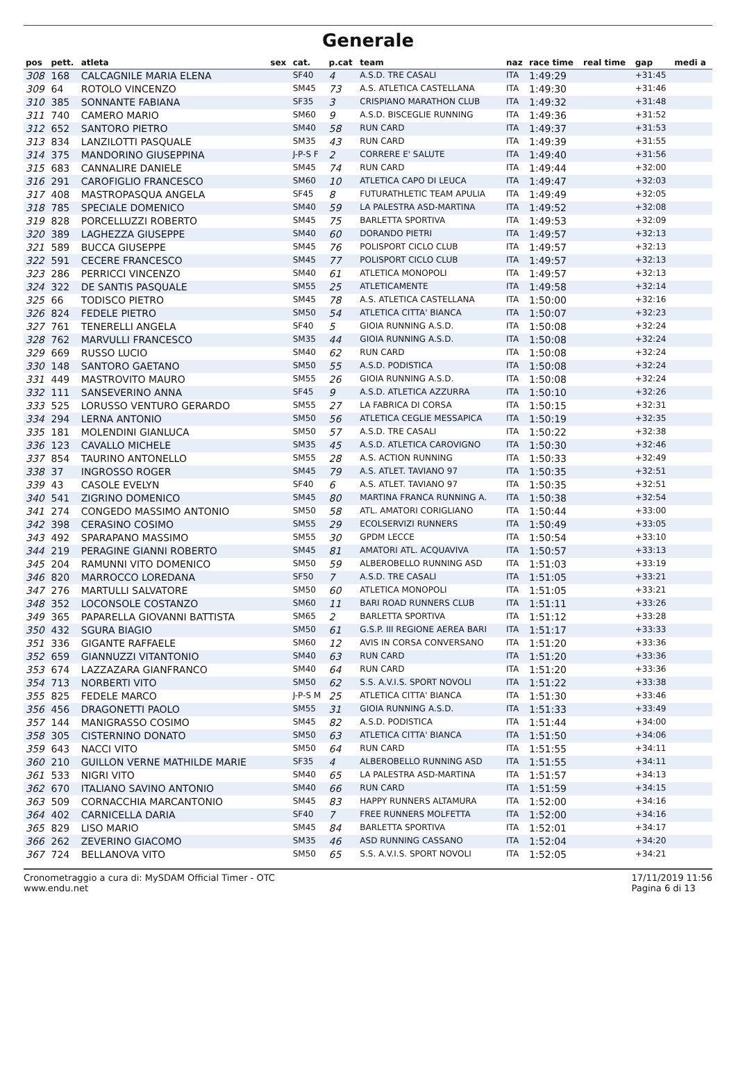Generale
| pos | pett. | atleta | sex | cat. | p.cat | team | naz | race time | real time | gap | medi a |
| --- | --- | --- | --- | --- | --- | --- | --- | --- | --- | --- | --- |
| 308 | 168 | CALCAGNILE MARIA ELENA | | SF40 | 4 | A.S.D. TRE CASALI | ITA | 1:49:29 | | +31:45 | |
| 309 | 64 | ROTOLO VINCENZO | | SM45 | 73 | A.S. ATLETICA CASTELLANA | ITA | 1:49:30 | | +31:46 | |
| 310 | 385 | SONNANTE FABIANA | | SF35 | 3 | CRISPIANO MARATHON CLUB | ITA | 1:49:32 | | +31:48 | |
| 311 | 740 | CAMERO MARIO | | SM60 | 9 | A.S.D. BISCEGLIE RUNNING | ITA | 1:49:36 | | +31:52 | |
| 312 | 652 | SANTORO PIETRO | | SM40 | 58 | RUN CARD | ITA | 1:49:37 | | +31:53 | |
| 313 | 834 | LANZILOTTI PASQUALE | | SM35 | 43 | RUN CARD | ITA | 1:49:39 | | +31:55 | |
| 314 | 375 | MANDORINO GIUSEPPINA | | J-P-S F | 2 | CORRERE E' SALUTE | ITA | 1:49:40 | | +31:56 | |
| 315 | 683 | CANNALIRE DANIELE | | SM45 | 74 | RUN CARD | ITA | 1:49:44 | | +32:00 | |
| 316 | 291 | CAROFIGLIO FRANCESCO | | SM60 | 10 | ATLETICA CAPO DI LEUCA | ITA | 1:49:47 | | +32:03 | |
| 317 | 408 | MASTROPASQUA ANGELA | | SF45 | 8 | FUTURATHLETIC TEAM APULIA | ITA | 1:49:49 | | +32:05 | |
| 318 | 785 | SPECIALE DOMENICO | | SM40 | 59 | LA PALESTRA ASD-MARTINA | ITA | 1:49:52 | | +32:08 | |
| 319 | 828 | PORCELLUZZI ROBERTO | | SM45 | 75 | BARLETTA SPORTIVA | ITA | 1:49:53 | | +32:09 | |
| 320 | 389 | LAGHEZZA GIUSEPPE | | SM40 | 60 | DORANDO PIETRI | ITA | 1:49:57 | | +32:13 | |
| 321 | 589 | BUCCA GIUSEPPE | | SM45 | 76 | POLISPORT CICLO CLUB | ITA | 1:49:57 | | +32:13 | |
| 322 | 591 | CECERE FRANCESCO | | SM45 | 77 | POLISPORT CICLO CLUB | ITA | 1:49:57 | | +32:13 | |
| 323 | 286 | PERRICCI VINCENZO | | SM40 | 61 | ATLETICA MONOPOLI | ITA | 1:49:57 | | +32:13 | |
| 324 | 322 | DE SANTIS PASQUALE | | SM55 | 25 | ATLETICAMENTE | ITA | 1:49:58 | | +32:14 | |
| 325 | 66 | TODISCO PIETRO | | SM45 | 78 | A.S. ATLETICA CASTELLANA | ITA | 1:50:00 | | +32:16 | |
| 326 | 824 | FEDELE PIETRO | | SM50 | 54 | ATLETICA CITTA' BIANCA | ITA | 1:50:07 | | +32:23 | |
| 327 | 761 | TENERELLI ANGELA | | SF40 | 5 | GIOIA RUNNING A.S.D. | ITA | 1:50:08 | | +32:24 | |
| 328 | 762 | MARVULLI FRANCESCO | | SM35 | 44 | GIOIA RUNNING A.S.D. | ITA | 1:50:08 | | +32:24 | |
| 329 | 669 | RUSSO LUCIO | | SM40 | 62 | RUN CARD | ITA | 1:50:08 | | +32:24 | |
| 330 | 148 | SANTORO GAETANO | | SM50 | 55 | A.S.D. PODISTICA | ITA | 1:50:08 | | +32:24 | |
| 331 | 449 | MASTROVITO MAURO | | SM55 | 26 | GIOIA RUNNING A.S.D. | ITA | 1:50:08 | | +32:24 | |
| 332 | 111 | SANSEVERINO ANNA | | SF45 | 9 | A.S.D. ATLETICA AZZURRA | ITA | 1:50:10 | | +32:26 | |
| 333 | 525 | LORUSSO VENTURO GERARDO | | SM55 | 27 | LA FABRICA DI CORSA | ITA | 1:50:15 | | +32:31 | |
| 334 | 294 | LERNA ANTONIO | | SM50 | 56 | ATLETICA CEGLIE MESSAPICA | ITA | 1:50:19 | | +32:35 | |
| 335 | 181 | MOLENDINI GIANLUCA | | SM50 | 57 | A.S.D. TRE CASALI | ITA | 1:50:22 | | +32:38 | |
| 336 | 123 | CAVALLO MICHELE | | SM35 | 45 | A.S.D. ATLETICA CAROVIGNO | ITA | 1:50:30 | | +32:46 | |
| 337 | 854 | TAURINO ANTONELLO | | SM55 | 28 | A.S. ACTION RUNNING | ITA | 1:50:33 | | +32:49 | |
| 338 | 37 | INGROSSO ROGER | | SM45 | 79 | A.S. ATLET. TAVIANO 97 | ITA | 1:50:35 | | +32:51 | |
| 339 | 43 | CASOLE EVELYN | | SF40 | 6 | A.S. ATLET. TAVIANO 97 | ITA | 1:50:35 | | +32:51 | |
| 340 | 541 | ZIGRINO DOMENICO | | SM45 | 80 | MARTINA FRANCA RUNNING A. | ITA | 1:50:38 | | +32:54 | |
| 341 | 274 | CONGEDO MASSIMO ANTONIO | | SM50 | 58 | ATL. AMATORI CORIGLIANO | ITA | 1:50:44 | | +33:00 | |
| 342 | 398 | CERASINO COSIMO | | SM55 | 29 | ECOLSERVIZI RUNNERS | ITA | 1:50:49 | | +33:05 | |
| 343 | 492 | SPARAPANO MASSIMO | | SM55 | 30 | GPDM LECCE | ITA | 1:50:54 | | +33:10 | |
| 344 | 219 | PERAGINE GIANNI ROBERTO | | SM45 | 81 | AMATORI ATL. ACQUAVIVA | ITA | 1:50:57 | | +33:13 | |
| 345 | 204 | RAMUNNI VITO DOMENICO | | SM50 | 59 | ALBEROBELLO RUNNING ASD | ITA | 1:51:03 | | +33:19 | |
| 346 | 820 | MARROCCO LOREDANA | | SF50 | 7 | A.S.D. TRE CASALI | ITA | 1:51:05 | | +33:21 | |
| 347 | 276 | MARTULLI SALVATORE | | SM50 | 60 | ATLETICA MONOPOLI | ITA | 1:51:05 | | +33:21 | |
| 348 | 352 | LOCONSOLE COSTANZO | | SM60 | 11 | BARI ROAD RUNNERS CLUB | ITA | 1:51:11 | | +33:26 | |
| 349 | 365 | PAPARELLA GIOVANNI BATTISTA | | SM65 | 2 | BARLETTA SPORTIVA | ITA | 1:51:12 | | +33:28 | |
| 350 | 432 | SGURA BIAGIO | | SM50 | 61 | G.S.P. III REGIONE AEREA BARI | ITA | 1:51:17 | | +33:33 | |
| 351 | 336 | GIGANTE RAFFAELE | | SM60 | 12 | AVIS IN CORSA CONVERSANO | ITA | 1:51:20 | | +33:36 | |
| 352 | 659 | GIANNUZZI VITANTONIO | | SM40 | 63 | RUN CARD | ITA | 1:51:20 | | +33:36 | |
| 353 | 674 | LAZZAZARA GIANFRANCO | | SM40 | 64 | RUN CARD | ITA | 1:51:20 | | +33:36 | |
| 354 | 713 | NORBERTI VITO | | SM50 | 62 | S.S. A.V.I.S. SPORT NOVOLI | ITA | 1:51:22 | | +33:38 | |
| 355 | 825 | FEDELE MARCO | | J-P-S M | 25 | ATLETICA CITTA' BIANCA | ITA | 1:51:30 | | +33:46 | |
| 356 | 456 | DRAGONETTI PAOLO | | SM55 | 31 | GIOIA RUNNING A.S.D. | ITA | 1:51:33 | | +33:49 | |
| 357 | 144 | MANIGRASSO COSIMO | | SM45 | 82 | A.S.D. PODISTICA | ITA | 1:51:44 | | +34:00 | |
| 358 | 305 | CISTERNINO DONATO | | SM50 | 63 | ATLETICA CITTA' BIANCA | ITA | 1:51:50 | | +34:06 | |
| 359 | 643 | NACCI VITO | | SM50 | 64 | RUN CARD | ITA | 1:51:55 | | +34:11 | |
| 360 | 210 | GUILLON VERNE MATHILDE MARIE | | SF35 | 4 | ALBEROBELLO RUNNING ASD | ITA | 1:51:55 | | +34:11 | |
| 361 | 533 | NIGRI VITO | | SM40 | 65 | LA PALESTRA ASD-MARTINA | ITA | 1:51:57 | | +34:13 | |
| 362 | 670 | ITALIANO SAVINO ANTONIO | | SM40 | 66 | RUN CARD | ITA | 1:51:59 | | +34:15 | |
| 363 | 509 | CORNACCHIA MARCANTONIO | | SM45 | 83 | HAPPY RUNNERS ALTAMURA | ITA | 1:52:00 | | +34:16 | |
| 364 | 402 | CARNICELLA DARIA | | SF40 | 7 | FREE RUNNERS MOLFETTA | ITA | 1:52:00 | | +34:16 | |
| 365 | 829 | LISO MARIO | | SM45 | 84 | BARLETTA SPORTIVA | ITA | 1:52:01 | | +34:17 | |
| 366 | 262 | ZEVERINO GIACOMO | | SM35 | 46 | ASD RUNNING CASSANO | ITA | 1:52:04 | | +34:20 | |
| 367 | 724 | BELLANOVA VITO | | SM50 | 65 | S.S. A.V.I.S. SPORT NOVOLI | ITA | 1:52:05 | | +34:21 | |
Cronometraggio a cura di: MySDAM Official Timer - OTC
www.endu.net
17/11/2019 11:56
Pagina 6 di 13